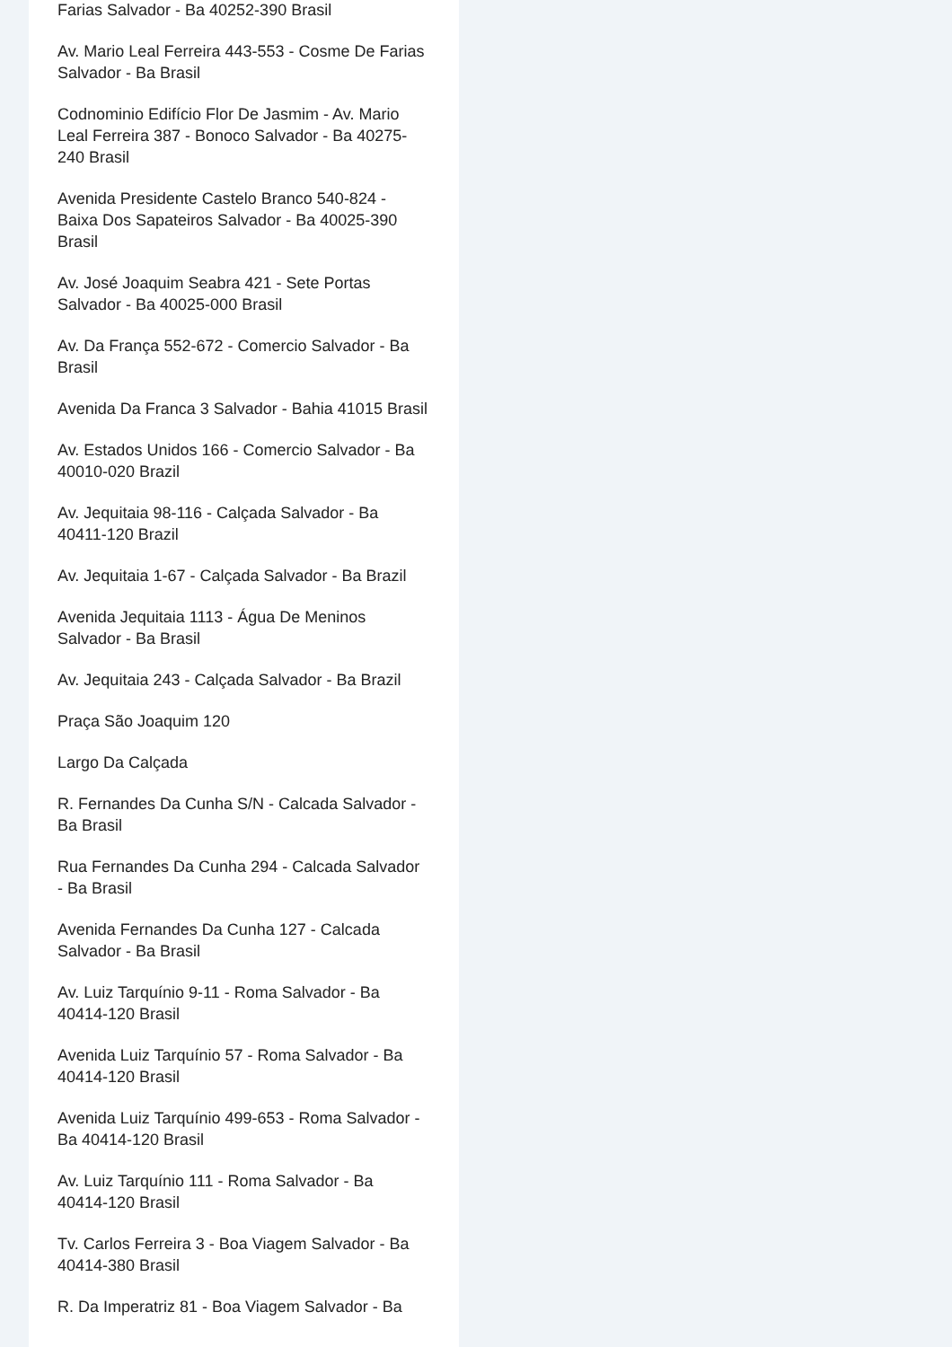Farias Salvador - Ba 40252-390 Brasil
Av. Mario Leal Ferreira 443-553 - Cosme De Farias Salvador - Ba Brasil
Codnominio Edifício Flor De Jasmim - Av. Mario Leal Ferreira 387 - Bonoco Salvador - Ba 40275-240 Brasil
Avenida Presidente Castelo Branco 540-824 - Baixa Dos Sapateiros Salvador - Ba 40025-390 Brasil
Av. José Joaquim Seabra 421 - Sete Portas Salvador - Ba 40025-000 Brasil
Av. Da França 552-672 - Comercio Salvador - Ba Brasil
Avenida Da Franca 3 Salvador - Bahia 41015 Brasil
Av. Estados Unidos 166 - Comercio Salvador - Ba 40010-020 Brazil
Av. Jequitaia 98-116 - Calçada Salvador - Ba 40411-120 Brazil
Av. Jequitaia 1-67 - Calçada Salvador - Ba Brazil
Avenida Jequitaia 1113 - Água De Meninos Salvador - Ba Brasil
Av. Jequitaia 243 - Calçada Salvador - Ba Brazil
Praça São Joaquim 120
Largo Da Calçada
R. Fernandes Da Cunha S/N - Calcada Salvador - Ba Brasil
Rua Fernandes Da Cunha 294 - Calcada Salvador - Ba Brasil
Avenida Fernandes Da Cunha 127 - Calcada Salvador - Ba Brasil
Av. Luiz Tarquínio 9-11 - Roma Salvador - Ba 40414-120 Brasil
Avenida Luiz Tarquínio 57 - Roma Salvador - Ba 40414-120 Brasil
Avenida Luiz Tarquínio 499-653 - Roma Salvador - Ba 40414-120 Brasil
Av. Luiz Tarquínio 111 - Roma Salvador - Ba 40414-120 Brasil
Tv. Carlos Ferreira 3 - Boa Viagem Salvador - Ba 40414-380 Brasil
R. Da Imperatriz 81 - Boa Viagem Salvador - Ba